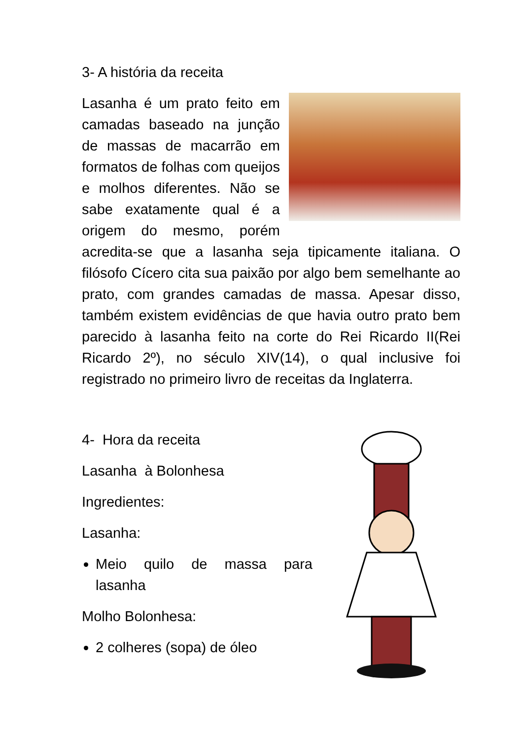3- A história da receita
Lasanha é um prato feito em camadas baseado na junção de massas de macarrão em formatos de folhas com queijos e molhos diferentes. Não se sabe exatamente qual é a origem do mesmo, porém acredita-se que a lasanha seja tipicamente italiana. O filósofo Cícero cita sua paixão por algo bem semelhante ao prato, com grandes camadas de massa. Apesar disso, também existem evidências de que havia outro prato bem parecido à lasanha feito na corte do Rei Ricardo II(Rei Ricardo 2º), no século XIV(14), o qual inclusive foi registrado no primeiro livro de receitas da Inglaterra.
4- Hora da receita
Lasanha à Bolonhesa
Ingredientes:
Lasanha:
Meio quilo de massa para lasanha
Molho Bolonhesa:
2 colheres (sopa) de óleo